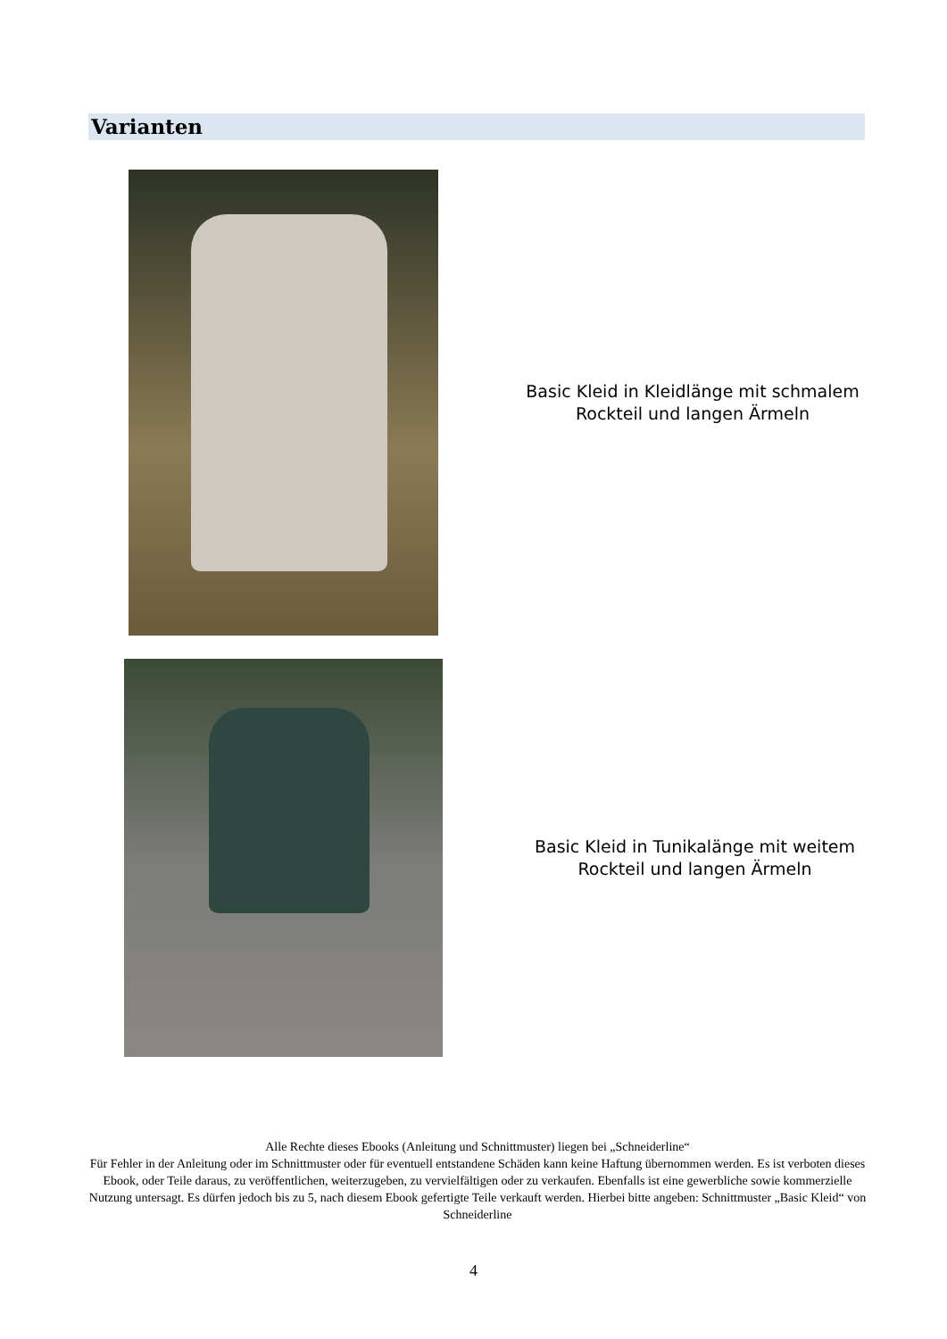Varianten
Basic Kleid in Kleidlänge mit schmalem
Rockteil und langen Ärmeln
Basic Kleid in Tunikalänge mit weitem
Rockteil und langen Ärmeln
Alle Rechte dieses Ebooks (Anleitung und Schnittmuster) liegen bei „Schneiderline“
Für Fehler in der Anleitung oder im Schnittmuster oder für eventuell entstandene Schäden kann keine Haftung übernommen werden. Es ist verboten dieses Ebook, oder Teile daraus, zu veröffentlichen, weiterzugeben, zu vervielfältigen oder zu verkaufen. Ebenfalls ist eine gewerbliche sowie kommerzielle Nutzung untersagt. Es dürfen jedoch bis zu 5, nach diesem Ebook gefertigte Teile verkauft werden. Hierbei bitte angeben: Schnittmuster „Basic Kleid“ von Schneiderline
4